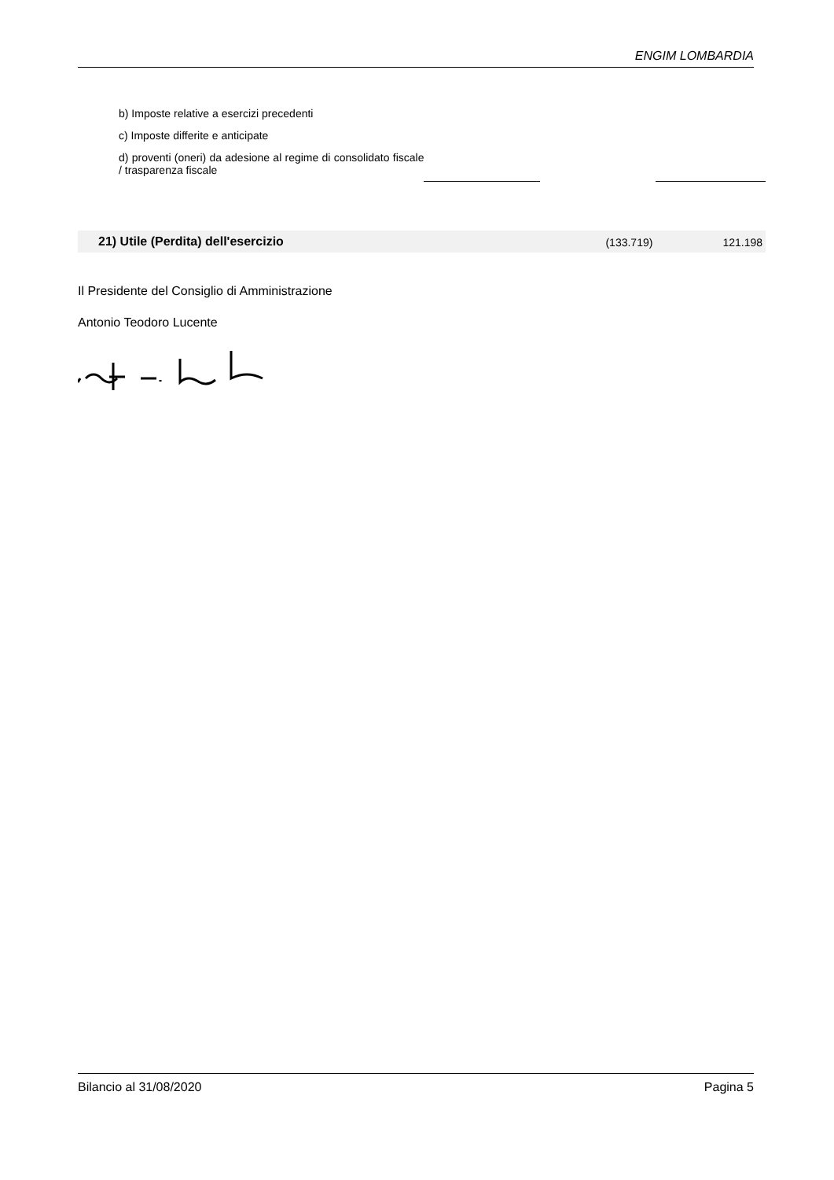ENGIM LOMBARDIA
| b) Imposte relative a esercizi precedenti | | | |
| c) Imposte differite e anticipate | | | |
| d) proventi (oneri) da adesione al regime di consolidato fiscale / trasparenza fiscale | | | |
| 21) Utile (Perdita) dell'esercizio | | (133.719) | 121.198 |
Il Presidente del Consiglio di Amministrazione
Antonio Teodoro Lucente
Bilancio al 31/08/2020 Pagina 5